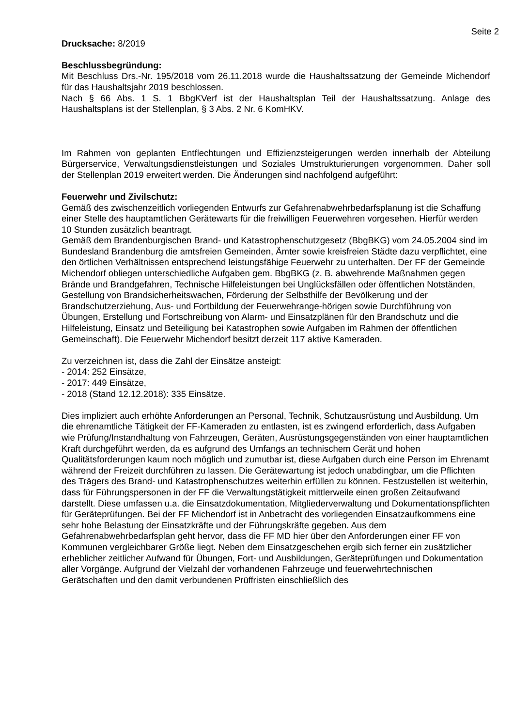Seite 2
Drucksache: 8/2019
Beschlussbegründung:
Mit Beschluss Drs.-Nr. 195/2018 vom 26.11.2018 wurde die Haushaltssatzung der Gemeinde Michendorf für das Haushaltsjahr 2019 beschlossen.
Nach § 66 Abs. 1 S. 1 BbgKVerf ist der Haushaltsplan Teil der Haushaltssatzung. Anlage des Haushaltsplans ist der Stellenplan, § 3 Abs. 2 Nr. 6 KomHKV.
Im Rahmen von geplanten Entflechtungen und Effizienzsteigerungen werden innerhalb der Abteilung Bürgerservice, Verwaltungsdienstleistungen und Soziales Umstrukturierungen vorgenommen. Daher soll der Stellenplan 2019 erweitert werden. Die Änderungen sind nachfolgend aufgeführt:
Feuerwehr und Zivilschutz:
Gemäß des zwischenzeitlich vorliegenden Entwurfs zur Gefahrenabwehrbedarfsplanung ist die Schaffung einer Stelle des hauptamtlichen Gerätewarts für die freiwilligen Feuerwehren vorgesehen. Hierfür werden 10 Stunden zusätzlich beantragt.
Gemäß dem Brandenburgischen Brand- und Katastrophenschutzgesetz (BbgBKG) vom 24.05.2004 sind im Bundesland Brandenburg die amtsfreien Gemeinden, Ämter sowie kreisfreien Städte dazu verpflichtet, eine den örtlichen Verhältnissen entsprechend leistungsfähige Feuerwehr zu unterhalten. Der FF der Gemeinde Michendorf obliegen unterschiedliche Aufgaben gem. BbgBKG (z. B. abwehrende Maßnahmen gegen Brände und Brandgefahren, Technische Hilfeleistungen bei Unglücksfällen oder öffentlichen Notständen, Gestellung von Brandsicherheitswachen, Förderung der Selbsthilfe der Bevölkerung und der Brandschutzerziehung, Aus- und Fortbildung der Feuerwehrange-hörigen sowie Durchführung von Übungen, Erstellung und Fortschreibung von Alarm- und Einsatzplänen für den Brandschutz und die Hilfeleistung, Einsatz und Beteiligung bei Katastrophen sowie Aufgaben im Rahmen der öffentlichen Gemeinschaft). Die Feuerwehr Michendorf besitzt derzeit 117 aktive Kameraden.
Zu verzeichnen ist, dass die Zahl der Einsätze ansteigt:
- 2014: 252 Einsätze,
- 2017: 449 Einsätze,
- 2018 (Stand 12.12.2018): 335 Einsätze.
Dies impliziert auch erhöhte Anforderungen an Personal, Technik, Schutzausrüstung und Ausbildung. Um die ehrenamtliche Tätigkeit der FF-Kameraden zu entlasten, ist es zwingend erforderlich, dass Aufgaben wie Prüfung/Instandhaltung von Fahrzeugen, Geräten, Ausrüstungsgegenständen von einer hauptamtlichen Kraft durchgeführt werden, da es aufgrund des Umfangs an technischem Gerät und hohen Qualitätsforderungen kaum noch möglich und zumutbar ist, diese Aufgaben durch eine Person im Ehrenamt während der Freizeit durchführen zu lassen. Die Gerätewartung ist jedoch unabdingbar, um die Pflichten des Trägers des Brand- und Katastrophenschutzes weiterhin erfüllen zu können. Festzustellen ist weiterhin, dass für Führungspersonen in der FF die Verwaltungstätigkeit mittlerweile einen großen Zeitaufwand darstellt. Diese umfassen u.a. die Einsatzdokumentation, Mitgliederverwaltung und Dokumentationspflichten für Geräteprüfungen. Bei der FF Michendorf ist in Anbetracht des vorliegenden Einsatzaufkommens eine sehr hohe Belastung der Einsatzkräfte und der Führungskräfte gegeben. Aus dem Gefahrenabwehrbedarfsplan geht hervor, dass die FF MD hier über den Anforderungen einer FF von Kommunen vergleichbarer Größe liegt. Neben dem Einsatzgeschehen ergib sich ferner ein zusätzlicher erheblicher zeitlicher Aufwand für Übungen, Fort- und Ausbildungen, Geräteprüfungen und Dokumentation aller Vorgänge. Aufgrund der Vielzahl der vorhandenen Fahrzeuge und feuerwehrtechnischen Gerätschaften und den damit verbundenen Prüffristen einschließlich des